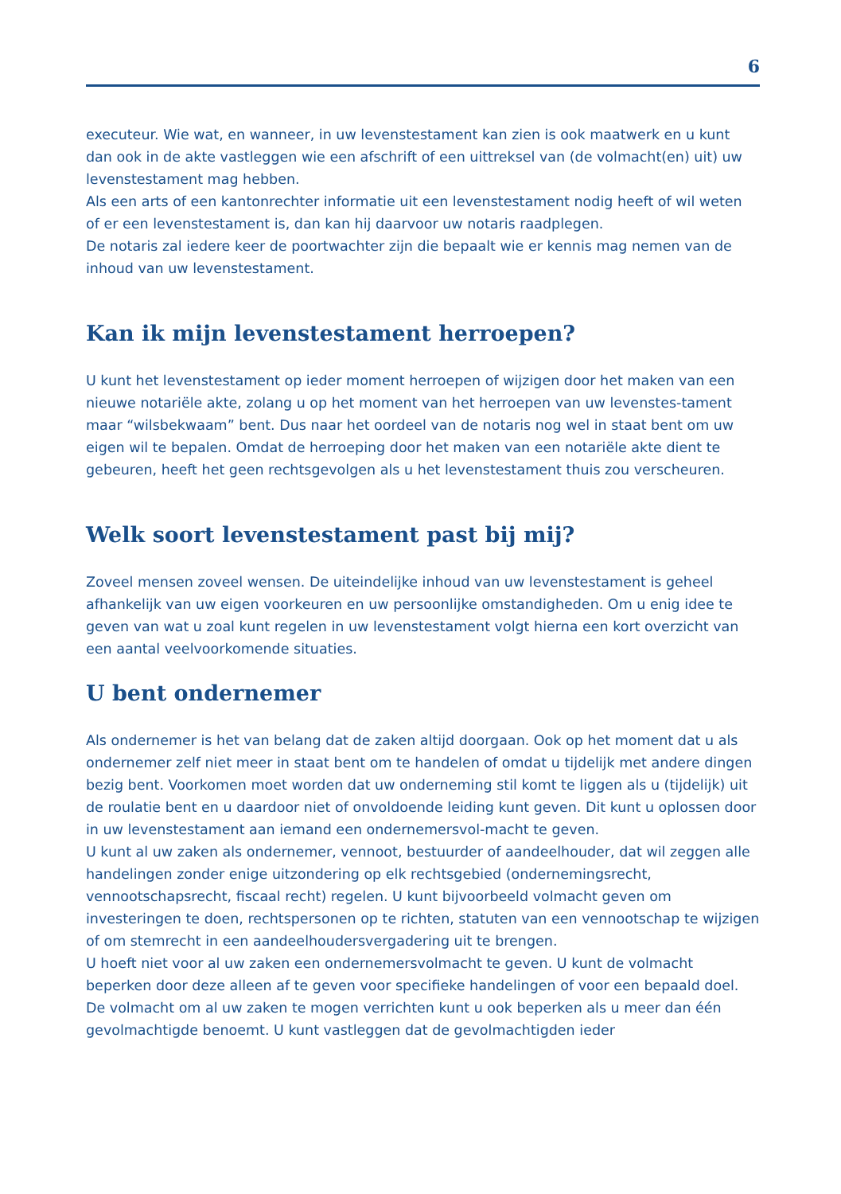6
executeur. Wie wat, en wanneer, in uw levenstestament kan zien is ook maatwerk en u kunt dan ook in de akte vastleggen wie een afschrift of een uittreksel van (de volmacht(en) uit) uw levenstestament mag hebben.
Als een arts of een kantonrechter informatie uit een levenstestament nodig heeft of wil weten of er een levenstestament is, dan kan hij daarvoor uw notaris raadplegen.
De notaris zal iedere keer de poortwachter zijn die bepaalt wie er kennis mag nemen van de inhoud van uw levenstestament.
Kan ik mijn levenstestament herroepen?
U kunt het levenstestament op ieder moment herroepen of wijzigen door het maken van een nieuwe notariële akte, zolang u op het moment van het herroepen van uw levenstes-tament maar “wilsbekwaam” bent. Dus naar het oordeel van de notaris nog wel in staat bent om uw eigen wil te bepalen. Omdat de herroeping door het maken van een notariële akte dient te gebeuren, heeft het geen rechtsgevolgen als u het levenstestament thuis zou verscheuren.
Welk soort levenstestament past bij mij?
Zoveel mensen zoveel wensen. De uiteindelijke inhoud van uw levenstestament is geheel afhankelijk van uw eigen voorkeuren en uw persoonlijke omstandigheden. Om u enig idee te geven van wat u zoal kunt regelen in uw levenstestament volgt hierna een kort overzicht van een aantal veelvoorkomende situaties.
U bent ondernemer
Als ondernemer is het van belang dat de zaken altijd doorgaan. Ook op het moment dat u als ondernemer zelf niet meer in staat bent om te handelen of omdat u tijdelijk met andere dingen bezig bent. Voorkomen moet worden dat uw onderneming stil komt te liggen als u (tijdelijk) uit de roulatie bent en u daardoor niet of onvoldoende leiding kunt geven. Dit kunt u oplossen door in uw levenstestament aan iemand een ondernemersvol-macht te geven.
U kunt al uw zaken als ondernemer, vennoot, bestuurder of aandeelhouder, dat wil zeggen alle handelingen zonder enige uitzondering op elk rechtsgebied (ondernemingsrecht, vennootschapsrecht, fiscaal recht) regelen. U kunt bijvoorbeeld volmacht geven om investeringen te doen, rechtspersonen op te richten, statuten van een vennootschap te wijzigen of om stemrecht in een aandeelhoudersvergadering uit te brengen.
U hoeft niet voor al uw zaken een ondernemersvolmacht te geven. U kunt de volmacht beperken door deze alleen af te geven voor specifieke handelingen of voor een bepaald doel. De volmacht om al uw zaken te mogen verrichten kunt u ook beperken als u meer dan één gevolmachtigde benoemt. U kunt vastleggen dat de gevolmachtigden ieder